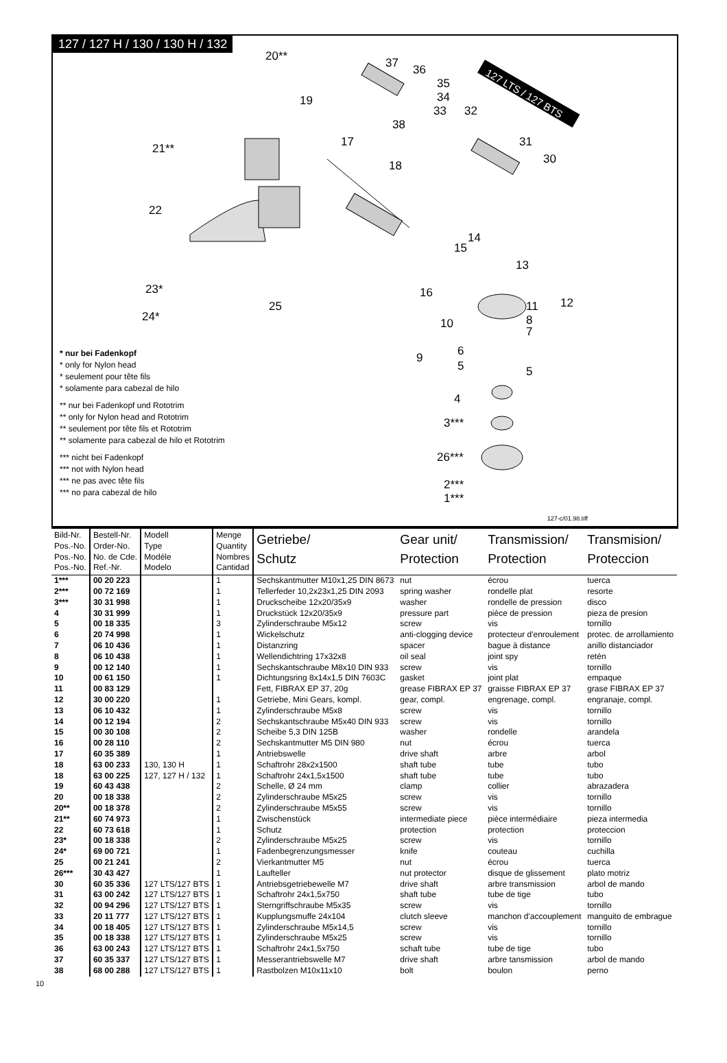127 / 127 H / 130 / 130 H / 132
127 LTS / 127 BTS
20**
21**
22
23*
24*
25
19
17
18
37
36
35
34
33
32
38
31
30
14
15
13
16
12
11
10
8
7
9
6
5
5
4
3***
26***
2***
1***
* nur bei Fadenkopf
* only for Nylon head
* seulement pour tête fils
* solamente para cabezal de hilo
** nur bei Fadenkopf und Rototrim
** only for Nylon head and Rototrim
** seulement por tête fils et Rototrim
** solamente para cabezal de hilo et Rototrim
*** nicht bei Fadenkopf
*** not with Nylon head
*** ne pas avec tête fils
*** no para cabezal de hilo
127-c/01.98.tiff
| Bild-Nr. Pos.-No. Pos.-No. Pos.-No. | Bestell-Nr. Order-No. No. de Cde. Ref.-Nr. | Modell Type Modéle Modelo | Menge Quantity Nombres Cantidad | Getriebe/ Schutz | Gear unit/ Protection | Transmission/ Protection | Transmision/ Proteccion |
| --- | --- | --- | --- | --- | --- | --- | --- |
| 1*** | 00 20 223 | | 1 | Sechskantmutter M10x1,25 DIN 8673 | nut | écrou | tuerca |
| 2*** | 00 72 169 | | 1 | Tellerfeder 10,2x23x1,25 DIN 2093 | spring washer | rondelle plat | resorte |
| 3*** | 30 31 998 | | 1 | Druckscheibe 12x20/35x9 | washer | rondelle de pression | disco |
| 4 | 30 31 999 | | 1 | Druckstück 12x20/35x9 | pressure part | pièce de pression | pieza de presion |
| 5 | 00 18 335 | | 3 | Zylinderschraube M5x12 | screw | vis | tornillo |
| 6 | 20 74 998 | | 1 | Wickelschutz | anti-clogging device | protecteur d'enroulement | protec. de arrollamiento |
| 7 | 06 10 436 | | 1 | Distanzring | spacer | bague à distance | anillo distanciador |
| 8 | 06 10 438 | | 1 | Wellendichtring 17x32x8 | oil seal | joint spy | retén |
| 9 | 00 12 140 | | 1 | Sechskantschraube M8x10 DIN 933 | screw | vis | tornillo |
| 10 | 00 61 150 | | 1 | Dichtungsring 8x14x1,5 DIN 7603C | gasket | joint plat | empaque |
| 11 | 00 83 129 | | | Fett, FIBRAX EP 37, 20g | grease FIBRAX EP 37 | graisse FIBRAX EP 37 | grase FIBRAX EP 37 |
| 12 | 30 00 220 | | 1 | Getriebe, Mini Gears, kompl. | gear, compl. | engrenage, compl. | engranaje, compl. |
| 13 | 06 10 432 | | 1 | Zylinderschraube M5x8 | screw | vis | tornillo |
| 14 | 00 12 194 | | 2 | Sechskantschraube M5x40 DIN 933 | screw | vis | tornillo |
| 15 | 00 30 108 | | 2 | Scheibe 5,3 DIN 125B | washer | rondelle | arandela |
| 16 | 00 28 110 | | 2 | Sechskantmutter M5 DIN 980 | nut | écrou | tuerca |
| 17 | 60 35 389 | | 1 | Antriebswelle | drive shaft | arbre | arbol |
| 18 | 63 00 233 | 130, 130 H | 1 | Schaftrohr 28x2x1500 | shaft tube | tube | tubo |
| 18 | 63 00 225 | 127, 127 H / 132 | 1 | Schaftrohr 24x1,5x1500 | shaft tube | tube | tubo |
| 19 | 60 43 438 | | 2 | Schelle, Ø 24 mm | clamp | collier | abrazadera |
| 20 | 00 18 338 | | 2 | Zylinderschraube M5x25 | screw | vis | tornillo |
| 20** | 00 18 378 | | 2 | Zylinderschraube M5x55 | screw | vis | tornillo |
| 21** | 60 74 973 | | 1 | Zwischenstück | intermediate piece | pièce intermédiaire | pieza intermedia |
| 22 | 60 73 618 | | 1 | Schutz | protection | protection | proteccion |
| 23* | 00 18 338 | | 2 | Zylinderschraube M5x25 | screw | vis | tornillo |
| 24* | 69 00 721 | | 1 | Fadenbegrenzungsmesser | knife | couteau | cuchilla |
| 25 | 00 21 241 | | 2 | Vierkantmutter M5 | nut | écrou | tuerca |
| 26*** | 30 43 427 | | 1 | Laufteller | nut protector | disque de glissement | plato motriz |
| 30 | 60 35 336 | 127 LTS/127 BTS | 1 | Antriebsgetriebewelle M7 | drive shaft | arbre transmission | arbol de mando |
| 31 | 63 00 242 | 127 LTS/127 BTS | 1 | Schaftrohr 24x1,5x750 | shaft tube | tube de tige | tubo |
| 32 | 00 94 296 | 127 LTS/127 BTS | 1 | Sterngriffschraube M5x35 | screw | vis | tornillo |
| 33 | 20 11 777 | 127 LTS/127 BTS | 1 | Kupplungsmuffe 24x104 | clutch sleeve | manchon d'accouplement | manguito de embrague |
| 34 | 00 18 405 | 127 LTS/127 BTS | 1 | Zylinderschraube M5x14,5 | screw | vis | tornillo |
| 35 | 00 18 338 | 127 LTS/127 BTS | 1 | Zylinderschraube M5x25 | screw | vis | tornillo |
| 36 | 63 00 243 | 127 LTS/127 BTS | 1 | Schaftrohr 24x1,5x750 | schaft tube | tube de tige | tubo |
| 37 | 60 35 337 | 127 LTS/127 BTS | 1 | Messerantriebswelle M7 | drive shaft | arbre tansmission | arbol de mando |
| 38 | 68 00 288 | 127 LTS/127 BTS | 1 | Rastbolzen M10x11x10 | bolt | boulon | perno |
10